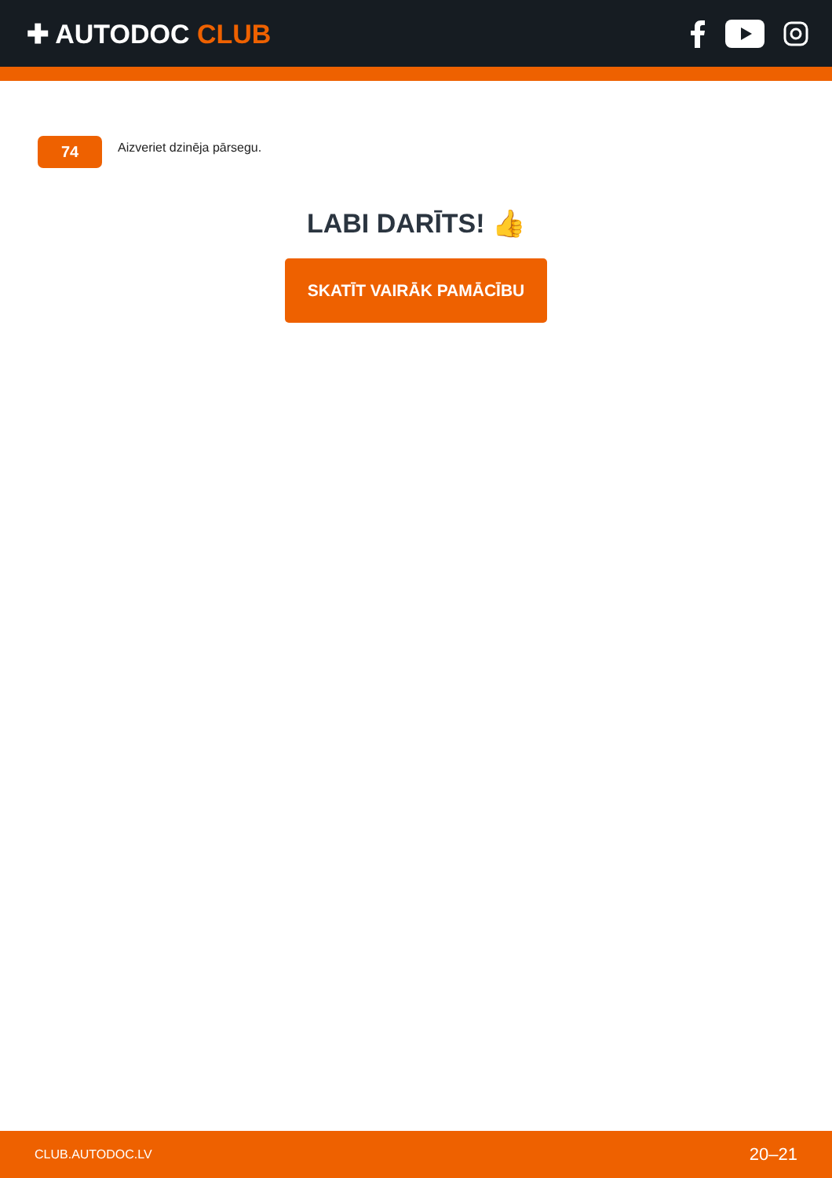✚ AUTODOC CLUB
74
Aizveriet dzinēja pārsegu.
LABI DARĪTS! 👍
SKATĪT VAIRĀK PAMĀCĪBU
CLUB.AUTODOC.LV 20–21